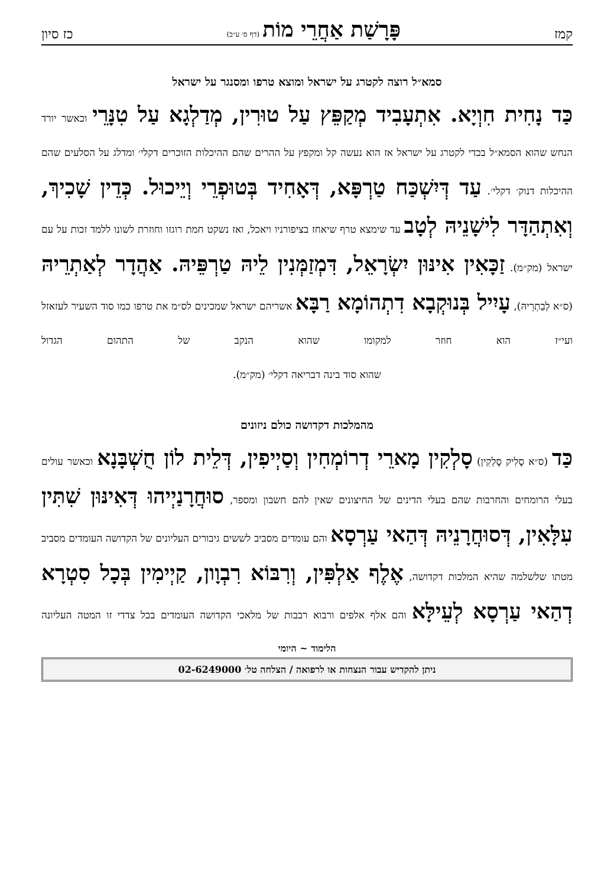קמז פָּרָשַׁת אַחֲרֵי מוֹת (דף ס׳ ע״ב) כז סיון
סמא״ל רוצה לקטרג על ישראל ומוצא טרפו ומסנגר על ישראל
כַּד נָחִית חִוְיָא. אִתְעָבִיד מְקַפֵּץ עַל טוּרִין, מְדַלְגָא עַל טִנָּרֵי וכאשר יורד הנחש שהוא הסמא״ל בכדי לקטרג על ישראל אז הוא נעשה קל ומקפץ על ההרים שהם ההיכלות הזוכרים דקלי׳ ומדלג על הסלעים שהם ההיכלות דנוק׳ דקלי׳. עַד דְּיִשְׁכַּח טַרְפָּא, דְּאָחִיד בְּטוּפְרֵי וְיֵיכוּל. כְּדֵין שָׁכִיךְ, וְאִתְהַדָּר לִישָׁנֵיהּ לְטָב עד שימצא טרף שיאחז בציפורניו ויאכל, ואז נשקט חמת רוגזו וחוזרת לשונו ללמד זכות על עם ישראל (מק״מ). זַכָּאִין אִינּוּן יִשְׂרָאֵל, דִּמְזַמְּנִין לֵיהּ טַרְפֵּיהּ. אַהֲדָר לְאַתְרֵיהּ (ס״א לְבַתְרֵיהּ), עָיִיל בְּנוּקְבָא דִתְהוֹמָא רַבָּא אשריהם ישראל שמכינים לס״מ את טרפו כמו סוד השעיר לעזאזל ועי״ז הוא חוזר למקומו שהוא הנקב של התהום הגדול
שהוא סוד בינה דבריאה דקלי׳ (מק״מ).
מהמלכות דקדושה כולם ניזונים
כַּד (ס״א סָלִיק סָלְקִין) סָלְקִין מָארֵי דְרוֹמְחִין וְסַיְיפִין, דְּלֵית לוֹן חֻשְׁבָּנָא וכאשר עולים בעלי הרומחים והחרבות שהם בעלי הדינים של החיצונים שאין להם חשבון ומספר, סוּחֲרָנַיְיהוּ דְּאִינּוּן שִׁתִּין עִלָּאִין, דְּסוּחֲרָנֵיהּ דְּהַאי עַרְסָא והם עומדים מסביב לששים גיבורים העליונים של הקדושה העומדים מסביב מטתו שלשלמה שהיא המלכות דקדושה, אֶלֶף אַלְפִּין, וְרִבּוֹא רִבְוָון, קַיְימִין בְּכָל סִטְרָא דְהַאי עַרְסָא לְעֵילָּא והם אלף אלפים ורבוא רבבות של מלאכי הקדושה העומדים בכל צדדי זו המטה העליונה
הלימוד ~ היומי
ניתן להקדיש עבור הנצחות או לרפואה / הצלחה טל׳ 02-6249000